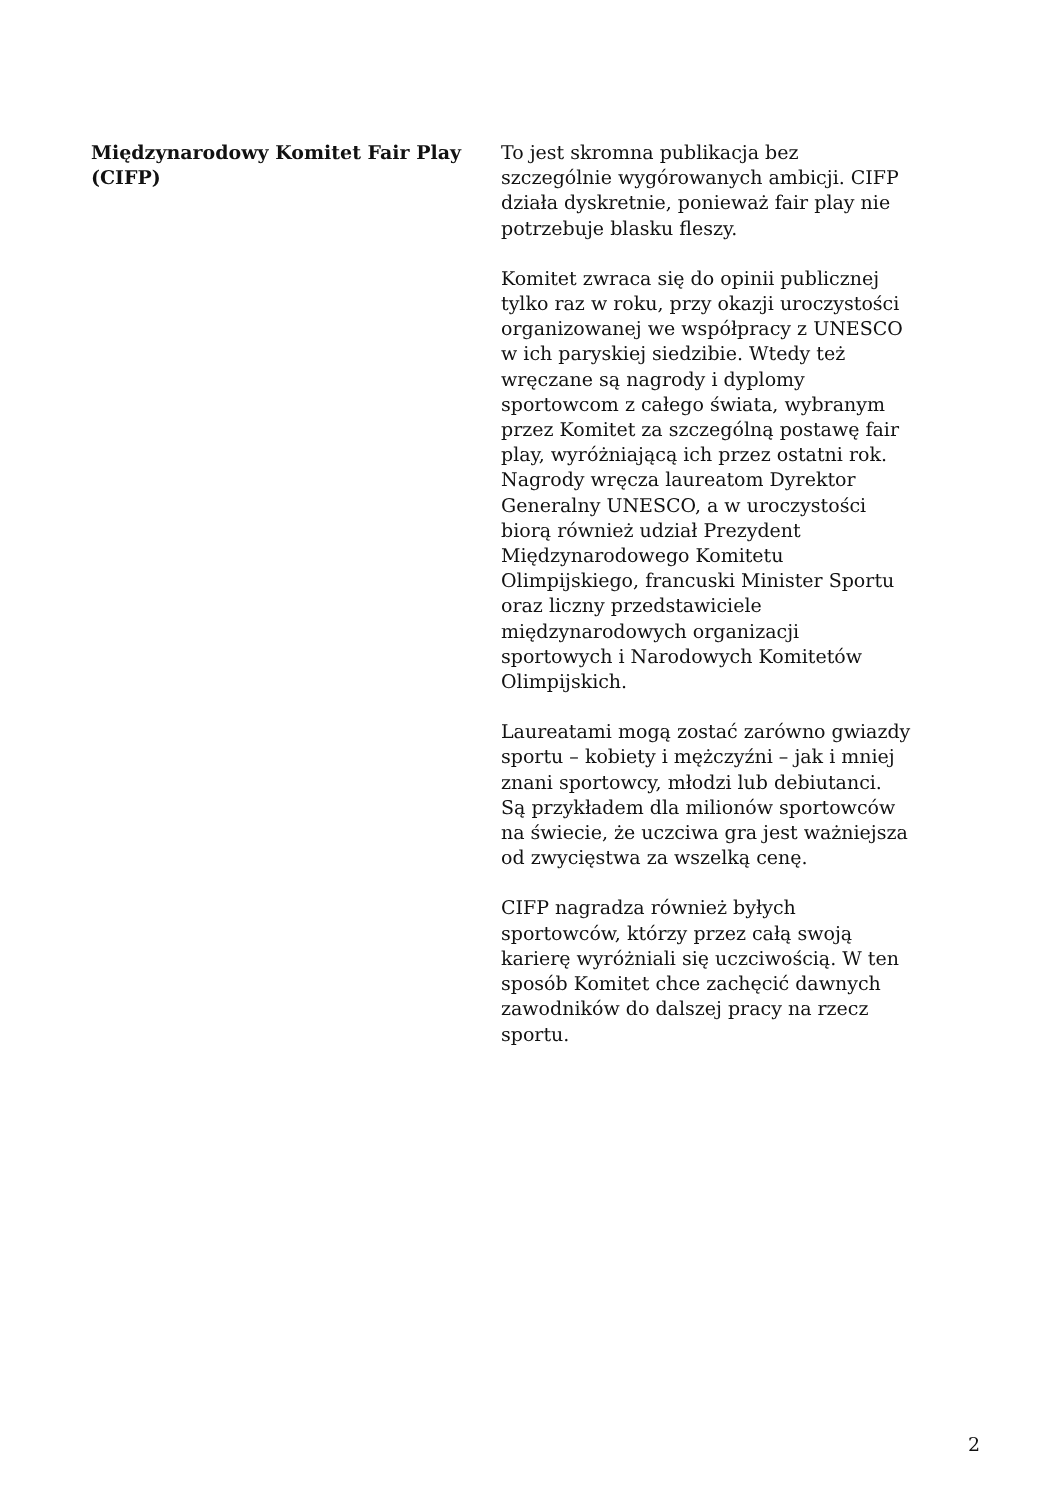Międzynarodowy Komitet Fair Play (CIFP)
To jest skromna publikacja bez szczególnie wygórowanych ambicji. CIFP działa dyskretnie, ponieważ fair play nie potrzebuje blasku fleszy.
Komitet zwraca się do opinii publicznej tylko raz w roku, przy okazji uroczystości organizowanej we współpracy z UNESCO w ich paryskiej siedzibie. Wtedy też wręczane są nagrody i dyplomy sportowcom z całego świata, wybranym przez Komitet za szczególną postawę fair play, wyróżniającą ich przez ostatni rok. Nagrody wręcza laureatom Dyrektor Generalny UNESCO, a w uroczystości biorą również udział Prezydent Międzynarodowego Komitetu Olimpijskiego, francuski Minister Sportu oraz liczny przedstawiciele międzynarodowych organizacji sportowych i Narodowych Komitetów Olimpijskich.
Laureatami mogą zostać zarówno gwiazdy sportu – kobiety i mężczyźni – jak i mniej znani sportowcy, młodzi lub debiutanci. Są przykładem dla milionów sportowców na świecie, że uczciwa gra jest ważniejsza od zwycięstwa za wszelką cenę.
CIFP nagradza również byłych sportowców, którzy przez całą swoją karierę wyróżniali się uczciwością. W ten sposób Komitet chce zachęcić dawnych zawodników do dalszej pracy na rzecz sportu.
2